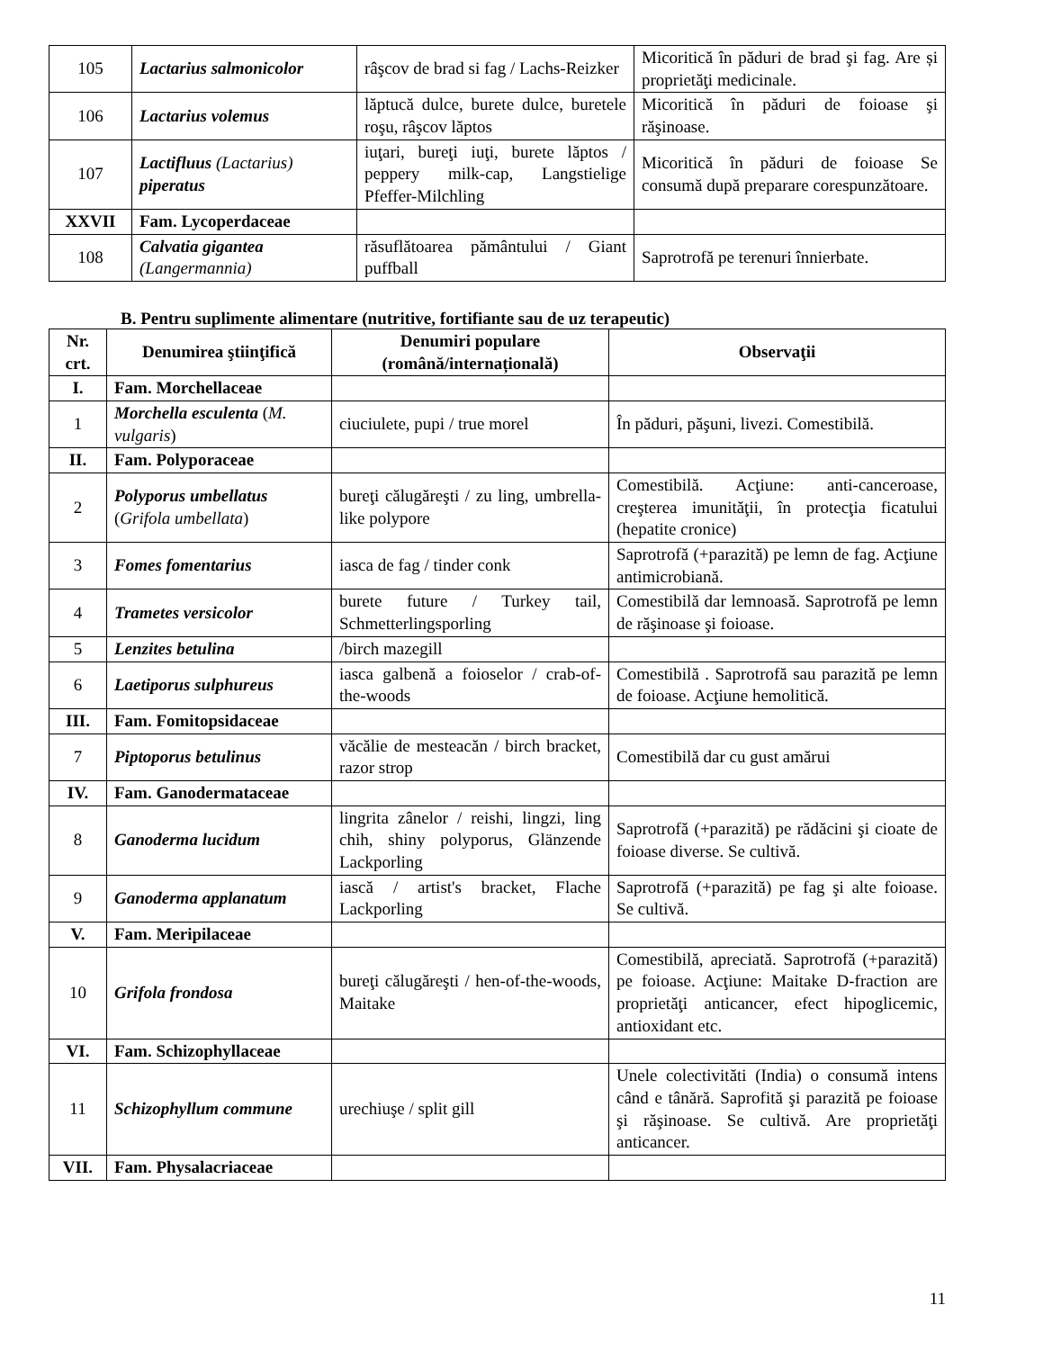| 105 | Lactarius salmonicolor | râşcov de brad si fag / Lachs-Reizker | Micoritică în păduri de brad şi fag. Are și proprietăţi medicinale. |
| 106 | Lactarius volemus | lăptucă dulce, burete dulce, buretele roşu, râşcov lăptos | Micoritică în păduri de foioase şi răşinoase. |
| 107 | Lactifluus (Lactarius) piperatus | iuţari, bureţi iuţi, burete lăptos / peppery milk-cap, Langstielige Pfeffer-Milchling | Micoritică în păduri de foioase Se consumă după preparare corespunzătoare. |
| XXVII | Fam. Lycoperdaceae | | |
| 108 | Calvatia gigantea (Langermannia) | răsuflătoarea pământului / Giant puffball | Saprotrofă pe terenuri înnierbate. |
B. Pentru suplimente alimentare (nutritive, fortifiante sau de uz terapeutic)
| Nr. crt. | Denumirea ştiinţifică | Denumiri populare (română/internațională) | Observaţii |
| --- | --- | --- | --- |
| I. | Fam. Morchellaceae | | |
| 1 | Morchella esculenta ( M. vulgaris ) | ciuciulete, pupi / true morel | În păduri, păşuni, livezi. Comestibilă. |
| II. | Fam. Polyporaceae | | |
| 2 | Polyporus umbellatus ( Grifola umbellata ) | bureţi călugăreşti / zu ling, umbrella-like polypore | Comestibilă. Acţiune: anti-canceroase, creşterea imunităţii, în protecţia ficatului (hepatite cronice) |
| 3 | Fomes fomentarius | iasca de fag / tinder conk | Saprotrofă (+parazită) pe lemn de fag. Acţiune antimicrobiană. |
| 4 | Trametes versicolor | burete future / Turkey tail, Schmetterlingsporling | Comestibilă dar lemnoasă. Saprotrofă pe lemn de răşinoase şi foioase. |
| 5 | Lenzites betulina | /birch mazegill | |
| 6 | Laetiporus sulphureus | iasca galbenă a foioselor / crab-of-the-woods | Comestibilă . Saprotrofă sau parazită pe lemn de foioase. Acţiune hemolitică. |
| III. | Fam. Fomitopsidaceae | | |
| 7 | Piptoporus betulinus | văcălie de mesteacăn / birch bracket, razor strop | Comestibilă dar cu gust amărui |
| IV. | Fam. Ganodermataceae | | |
| 8 | Ganoderma lucidum | lingrita zânelor / reishi, lingzi, ling chih, shiny polyporus, Glänzende Lackporling | Saprotrofă (+parazită) pe rădăcini şi cioate de foioase diverse. Se cultivă. |
| 9 | Ganoderma applanatum | iască / artist's bracket, Flache Lackporling | Saprotrofă (+parazită) pe fag şi alte foioase. Se cultivă. |
| V. | Fam. Meripilaceae | | |
| 10 | Grifola frondosa | bureţi călugăreşti / hen-of-the-woods, Maitake | Comestibilă, apreciată. Saprotrofă (+parazită) pe foioase. Acţiune: Maitake D-fraction are proprietăţi anticancer, efect hipoglicemic, antioxidant etc. |
| VI. | Fam. Schizophyllaceae | | |
| 11 | Schizophyllum commune | urechiuşe / split gill | Unele colectivităti (India) o consumă intens când e tânără. Saprofită şi parazită pe foioase şi răşinoase. Se cultivă. Are proprietăţi anticancer. |
| VII. | Fam. Physalacriaceae | | |
11